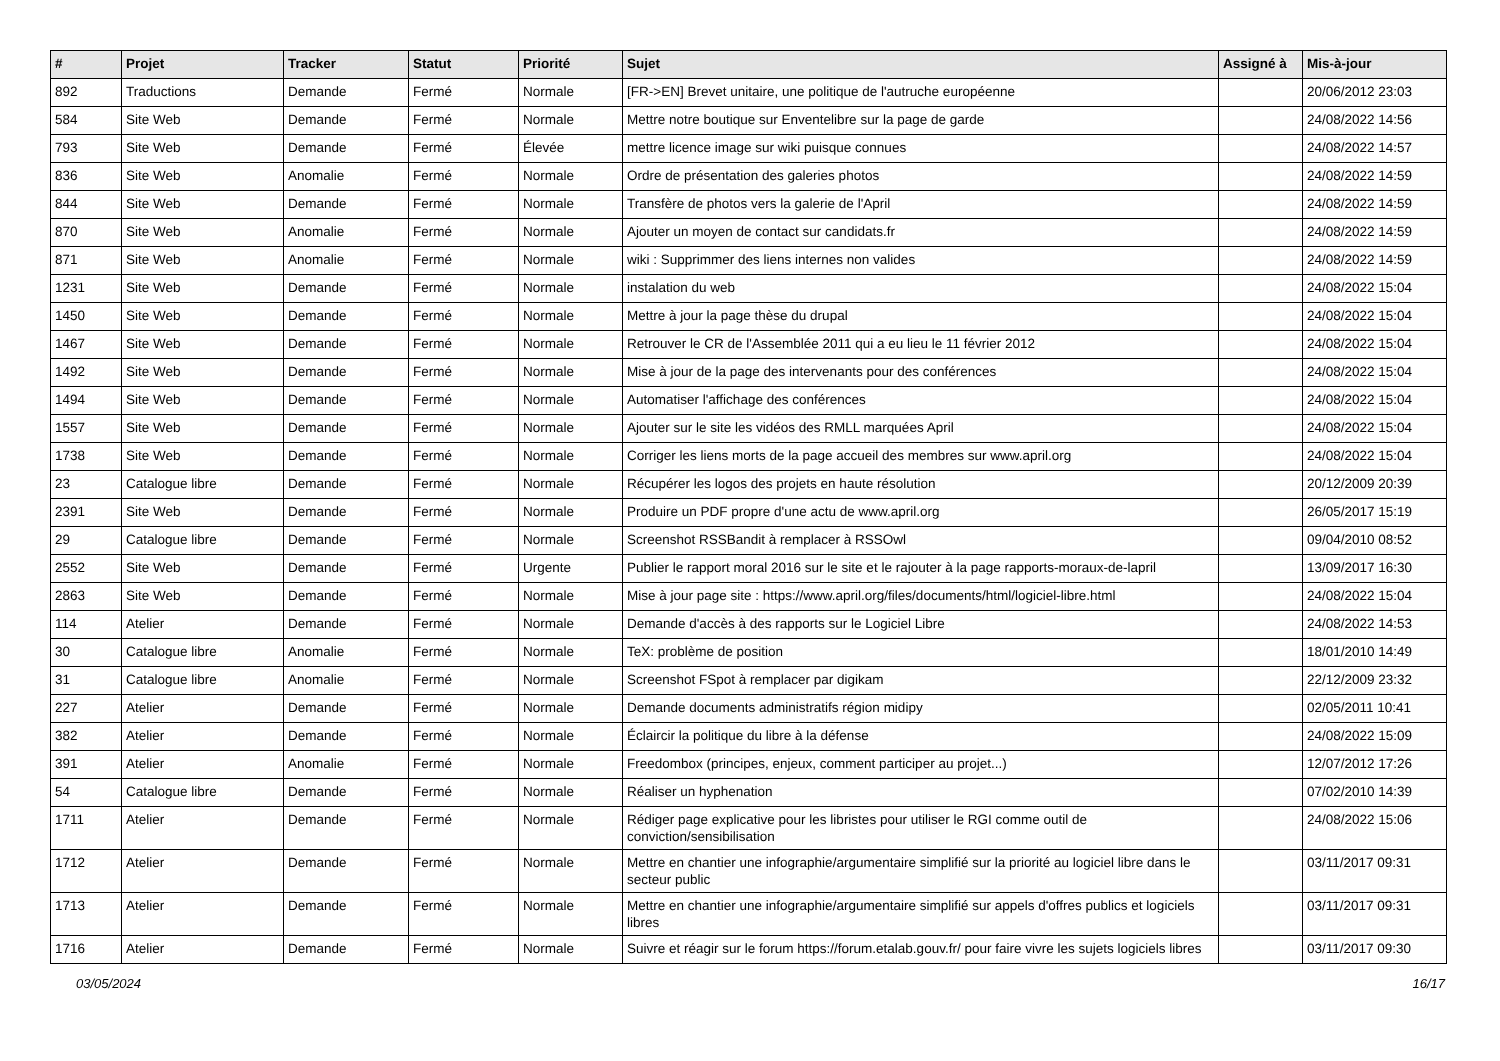| # | Projet | Tracker | Statut | Priorité | Sujet | Assigné à | Mis-à-jour |
| --- | --- | --- | --- | --- | --- | --- | --- |
| 892 | Traductions | Demande | Fermé | Normale | [FR->EN] Brevet unitaire, une politique de l'autruche européenne | | 20/06/2012 23:03 |
| 584 | Site Web | Demande | Fermé | Normale | Mettre notre boutique sur Enventelibre sur la page de garde | | 24/08/2022 14:56 |
| 793 | Site Web | Demande | Fermé | Élevée | mettre licence image sur wiki puisque connues | | 24/08/2022 14:57 |
| 836 | Site Web | Anomalie | Fermé | Normale | Ordre de présentation des galeries photos | | 24/08/2022 14:59 |
| 844 | Site Web | Demande | Fermé | Normale | Transfère de photos vers la galerie de l'April | | 24/08/2022 14:59 |
| 870 | Site Web | Anomalie | Fermé | Normale | Ajouter un moyen de contact sur candidats.fr | | 24/08/2022 14:59 |
| 871 | Site Web | Anomalie | Fermé | Normale | wiki : Supprimmer des liens internes non valides | | 24/08/2022 14:59 |
| 1231 | Site Web | Demande | Fermé | Normale | instalation du web | | 24/08/2022 15:04 |
| 1450 | Site Web | Demande | Fermé | Normale | Mettre à jour la page thèse du drupal | | 24/08/2022 15:04 |
| 1467 | Site Web | Demande | Fermé | Normale | Retrouver le CR de l'Assemblée 2011 qui a eu lieu le 11 février 2012 | | 24/08/2022 15:04 |
| 1492 | Site Web | Demande | Fermé | Normale | Mise à jour de la page des intervenants pour des conférences | | 24/08/2022 15:04 |
| 1494 | Site Web | Demande | Fermé | Normale | Automatiser l'affichage des conférences | | 24/08/2022 15:04 |
| 1557 | Site Web | Demande | Fermé | Normale | Ajouter sur le site les vidéos des RMLL marquées April | | 24/08/2022 15:04 |
| 1738 | Site Web | Demande | Fermé | Normale | Corriger les liens morts de la page accueil des membres sur www.april.org | | 24/08/2022 15:04 |
| 23 | Catalogue libre | Demande | Fermé | Normale | Récupérer les logos des projets en haute résolution | | 20/12/2009 20:39 |
| 2391 | Site Web | Demande | Fermé | Normale | Produire un PDF propre d'une actu de www.april.org | | 26/05/2017 15:19 |
| 29 | Catalogue libre | Demande | Fermé | Normale | Screenshot RSSBandit à remplacer à RSSOwl | | 09/04/2010 08:52 |
| 2552 | Site Web | Demande | Fermé | Urgente | Publier le rapport moral 2016 sur le site et le rajouter à la page rapports-moraux-de-lapril | | 13/09/2017 16:30 |
| 2863 | Site Web | Demande | Fermé | Normale | Mise à jour page site : https://www.april.org/files/documents/html/logiciel-libre.html | | 24/08/2022 15:04 |
| 114 | Atelier | Demande | Fermé | Normale | Demande d'accès à des rapports sur le Logiciel Libre | | 24/08/2022 14:53 |
| 30 | Catalogue libre | Anomalie | Fermé | Normale | TeX: problème de position | | 18/01/2010 14:49 |
| 31 | Catalogue libre | Anomalie | Fermé | Normale | Screenshot FSpot à remplacer par digikam | | 22/12/2009 23:32 |
| 227 | Atelier | Demande | Fermé | Normale | Demande documents administratifs région midipy | | 02/05/2011 10:41 |
| 382 | Atelier | Demande | Fermé | Normale | Éclaircir la politique du libre à la défense | | 24/08/2022 15:09 |
| 391 | Atelier | Anomalie | Fermé | Normale | Freedombox (principes, enjeux, comment participer au projet...) | | 12/07/2012 17:26 |
| 54 | Catalogue libre | Demande | Fermé | Normale | Réaliser un hyphenation | | 07/02/2010 14:39 |
| 1711 | Atelier | Demande | Fermé | Normale | Rédiger page explicative pour les libristes pour utiliser le RGI comme outil de conviction/sensibilisation | | 24/08/2022 15:06 |
| 1712 | Atelier | Demande | Fermé | Normale | Mettre en chantier une infographie/argumentaire simplifié sur la priorité au logiciel libre dans le secteur public | | 03/11/2017 09:31 |
| 1713 | Atelier | Demande | Fermé | Normale | Mettre en chantier une infographie/argumentaire simplifié sur appels d'offres publics et logiciels libres | | 03/11/2017 09:31 |
| 1716 | Atelier | Demande | Fermé | Normale | Suivre et réagir sur le forum https://forum.etalab.gouv.fr/ pour faire vivre les sujets logiciels libres | | 03/11/2017 09:30 |
03/05/2024 16/17